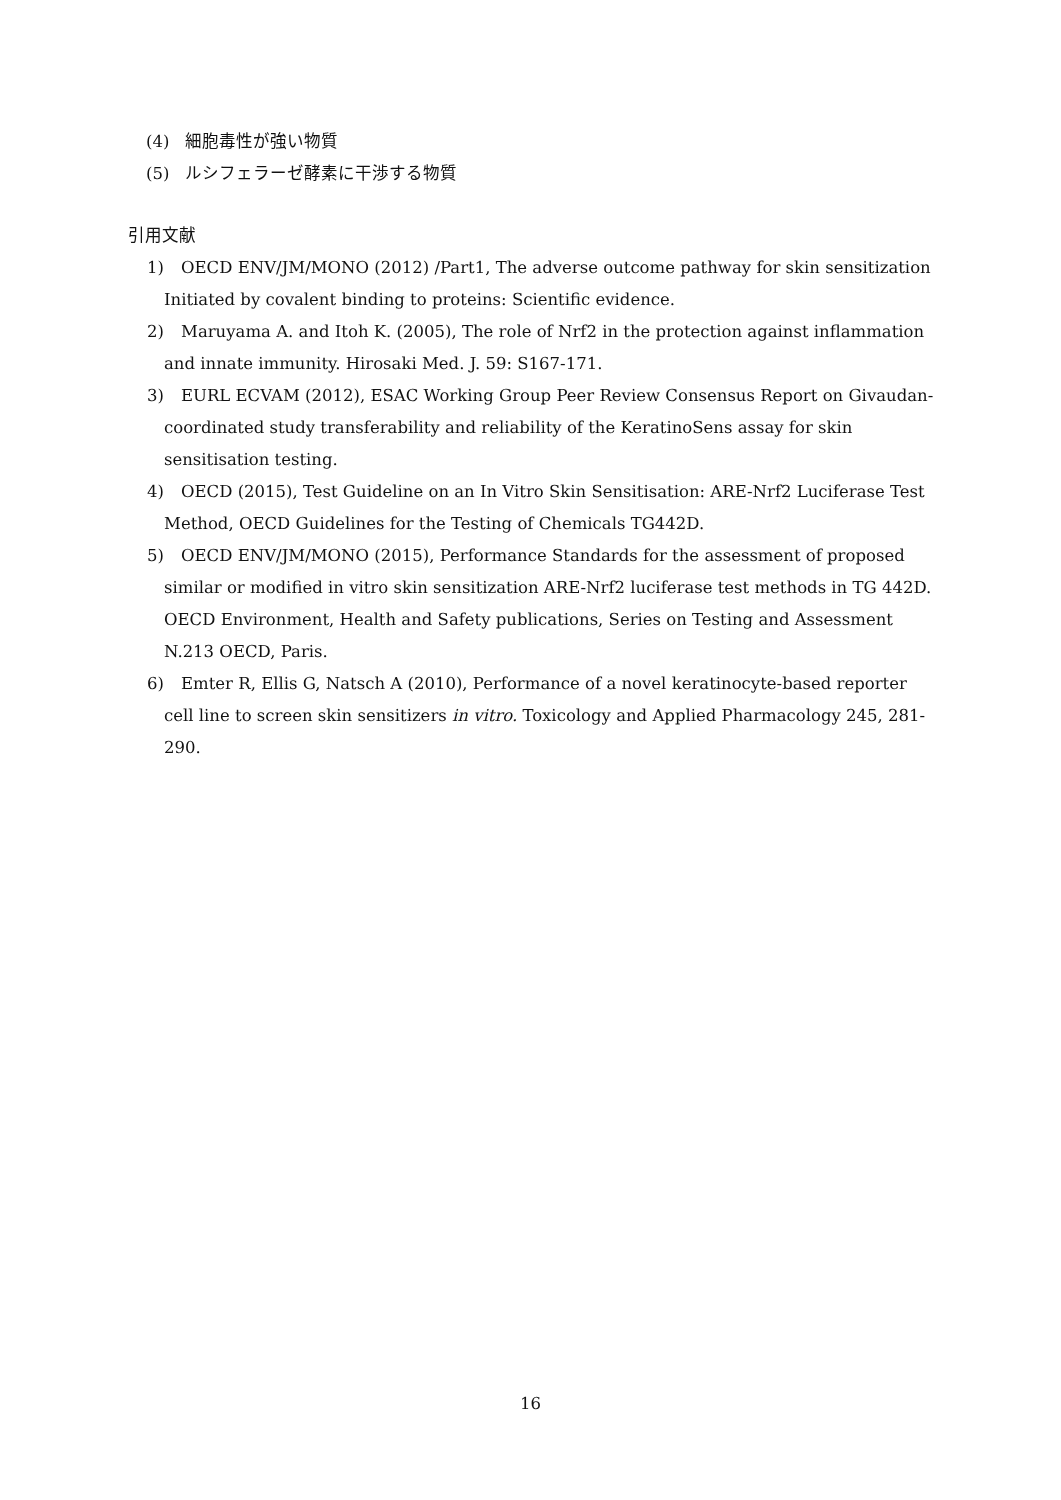(4) 細胞毒性が強い物質
(5) ルシフェラーゼ酵素に干渉する物質
引用文献
1) OECD ENV/JM/MONO (2012) /Part1, The adverse outcome pathway for skin sensitization Initiated by covalent binding to proteins: Scientific evidence.
2) Maruyama A. and Itoh K. (2005), The role of Nrf2 in the protection against inflammation and innate immunity. Hirosaki Med. J. 59: S167-171.
3) EURL ECVAM (2012), ESAC Working Group Peer Review Consensus Report on Givaudan-coordinated study transferability and reliability of the KeratinoSens assay for skin sensitisation testing.
4) OECD (2015), Test Guideline on an In Vitro Skin Sensitisation: ARE-Nrf2 Luciferase Test Method, OECD Guidelines for the Testing of Chemicals TG442D.
5) OECD ENV/JM/MONO (2015), Performance Standards for the assessment of proposed similar or modified in vitro skin sensitization ARE-Nrf2 luciferase test methods in TG 442D. OECD Environment, Health and Safety publications, Series on Testing and Assessment N.213 OECD, Paris.
6) Emter R, Ellis G, Natsch A (2010), Performance of a novel keratinocyte-based reporter cell line to screen skin sensitizers in vitro. Toxicology and Applied Pharmacology 245, 281-290.
16